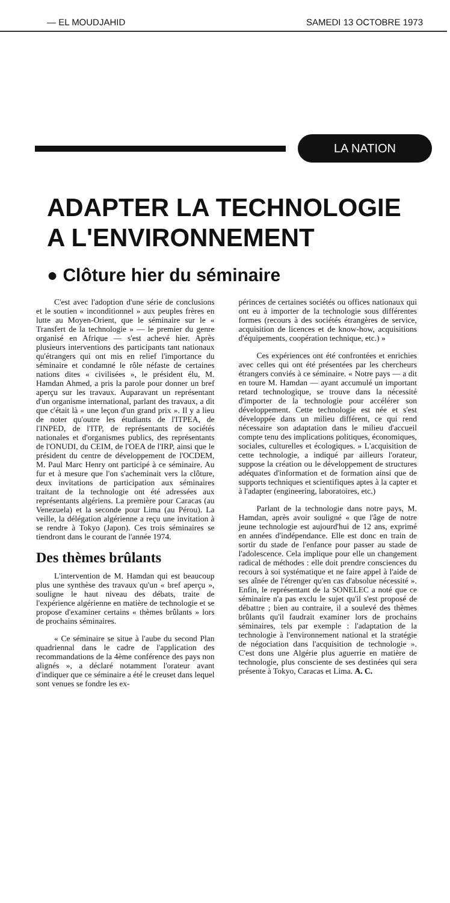— EL MOUDJAHID SAMEDI 13 OCTOBRE 1973
LA NATION
ADAPTER LA TECHNOLOGIE
A L'ENVIRONNEMENT
● Clôture hier du séminaire
C'est avec l'adoption d'une série de conclusions et le soutien « inconditionnel » aux peuples frères en lutte au Moyen-Orient, que le séminaire sur le « Transfert de la technologie » — le premier du genre organisé en Afrique — s'est achevé hier. Après plusieurs interventions des participants tant nationaux qu'étrangers qui ont mis en relief l'importance du séminaire et condamné le rôle néfaste de certaines nations dites « civilisées », le président élu, M. Hamdan Ahmed, a pris la parole pour donner un bref aperçu sur les travaux. Auparavant un représentant d'un organisme international, parlant des travaux, a dit que c'était là « une leçon d'un grand prix ». Il y a lieu de noter qu'outre les étudiants de l'ITPEA, de l'INPED, de l'ITP, de représentants de sociétés nationales et d'organismes publics, des représentants de l'ONUDI, du CEIM, de l'OEA de l'IRP, ainsi que le président du centre de développement de l'OCDEM, M. Paul Marc Henry ont participé à ce séminaire. Au fur et à mesure que l'on s'acheminait vers la clôture, deux invitations de participation aux séminaires traitant de la technologie ont été adressées aux représentants algériens. La première pour Caracas (au Venezuela) et la seconde pour Lima (au Pérou). La veille, la délégation algérienne a reçu une invitation à se rendre à Tokyo (Japon). Ces trois séminaires se tiendront dans le courant de l'année 1974.
Des thèmes brûlants
L'intervention de M. Hamdan qui est beaucoup plus une synthèse des travaux qu'un « bref aperçu », souligne le haut niveau des débats, traite de l'expérience algérienne en matière de technologie et se propose d'examiner certains « thèmes brûlants » lors de prochains séminaires.
« Ce séminaire se situe à l'aube du second Plan quadriennal dans le cadre de l'application des recommandations de la 4ème conférence des pays non alignés », a déclaré notamment l'orateur avant d'indiquer que ce séminaire a été le creuset dans lequel sont venues se fondre les ex-
périnces de certaines sociétés ou offices nationaux qui ont eu à importer de la technologie sous différentes formes (recours à des sociétés étrangères de service, acquisition de licences et de know-how, acquisitions d'équipements, coopération technique, etc.) »
Ces expériences ont été confrontées et enrichies avec celles qui ont été présentées par les chercheurs étrangers conviés à ce séminaire. « Notre pays — a dit en toure M. Hamdan — ayant accumulé un important retard technologique, se trouve dans la nécessité d'importer de la technologie pour accélérer son développement. Cette technologie est née et s'est développée dans un milieu différent, ce qui rend nécessaire son adaptation dans le milieu d'accueil compte tenu des implications politiques, économiques, sociales, culturelles et écologiques. » L'acquisition de cette technologie, a indiqué par ailleurs l'orateur, suppose la création ou le développement de structures adéquates d'information et de formation ainsi que de supports techniques et scientifiques aptes à la capter et à l'adapter (engineering, laboratoires, etc.)
Parlant de la technologie dans notre pays, M. Hamdan, après avoir souligné « que l'âge de notre jeune technologie est aujourd'hui de 12 ans, exprimé en années d'indépendance. Elle est donc en train de sortir du stade de l'enfance pour passer au stade de l'adolescence. Cela implique pour elle un changement radical de méthodes : elle doit prendre consciences du recours à soi systématique et ne faire appel à l'aide de ses aînée de l'étrenger qu'en cas d'absolue nécessité ». Enfin, le représentant de la SONELEC a noté que ce séminaire n'a pas exclu le sujet qu'il s'est proposé de débattre ; bien au contraire, il a soulevé des thèmes brûlants qu'il faudrait examiner lors de prochains séminaires, tels par exemple : l'adaptation de la technologie à l'environnement national et la stratégie de négociation dans l'acquisition de technologie ». C'est dons une Algérie plus aguerrie en matière de technologie, plus consciente de ses destinées qui sera présente à Tokyo, Caracas et Lima. A. C.